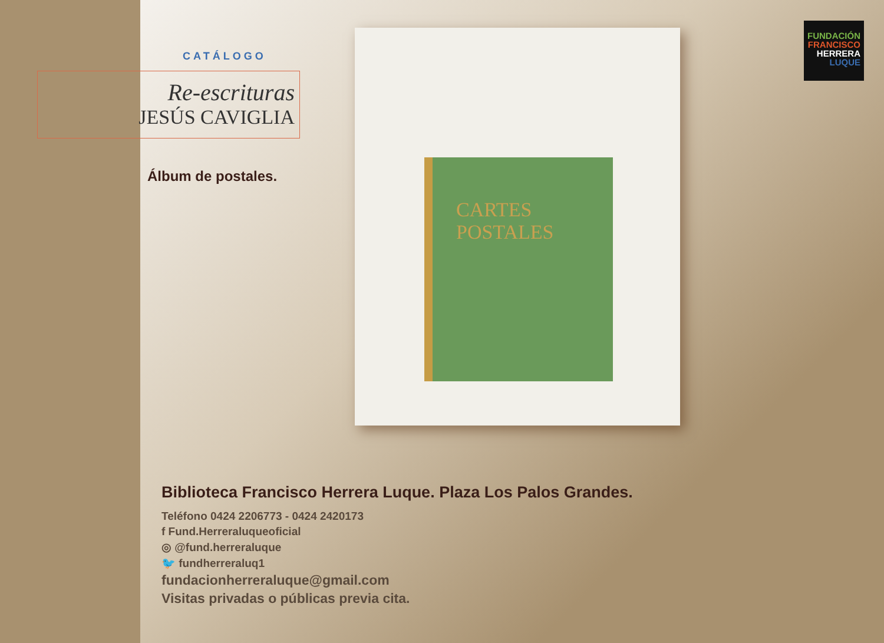CATÁLOGO
Re-escrituras
JESÚS CAVIGLIA
Álbum de postales.
CARTES
POSTALES
FUNDACIÓN
FRANCISCO
HERRERA
LUQUE
Biblioteca Francisco Herrera Luque. Plaza Los Palos Grandes.
Teléfono 0424 2206773 - 0424 2420173
f Fund.Herreraluqueoficial
◎ @fund.herreraluque
🐦 fundherreraluq1
fundacionherreraluque@gmail.com
Visitas privadas o públicas previa cita.